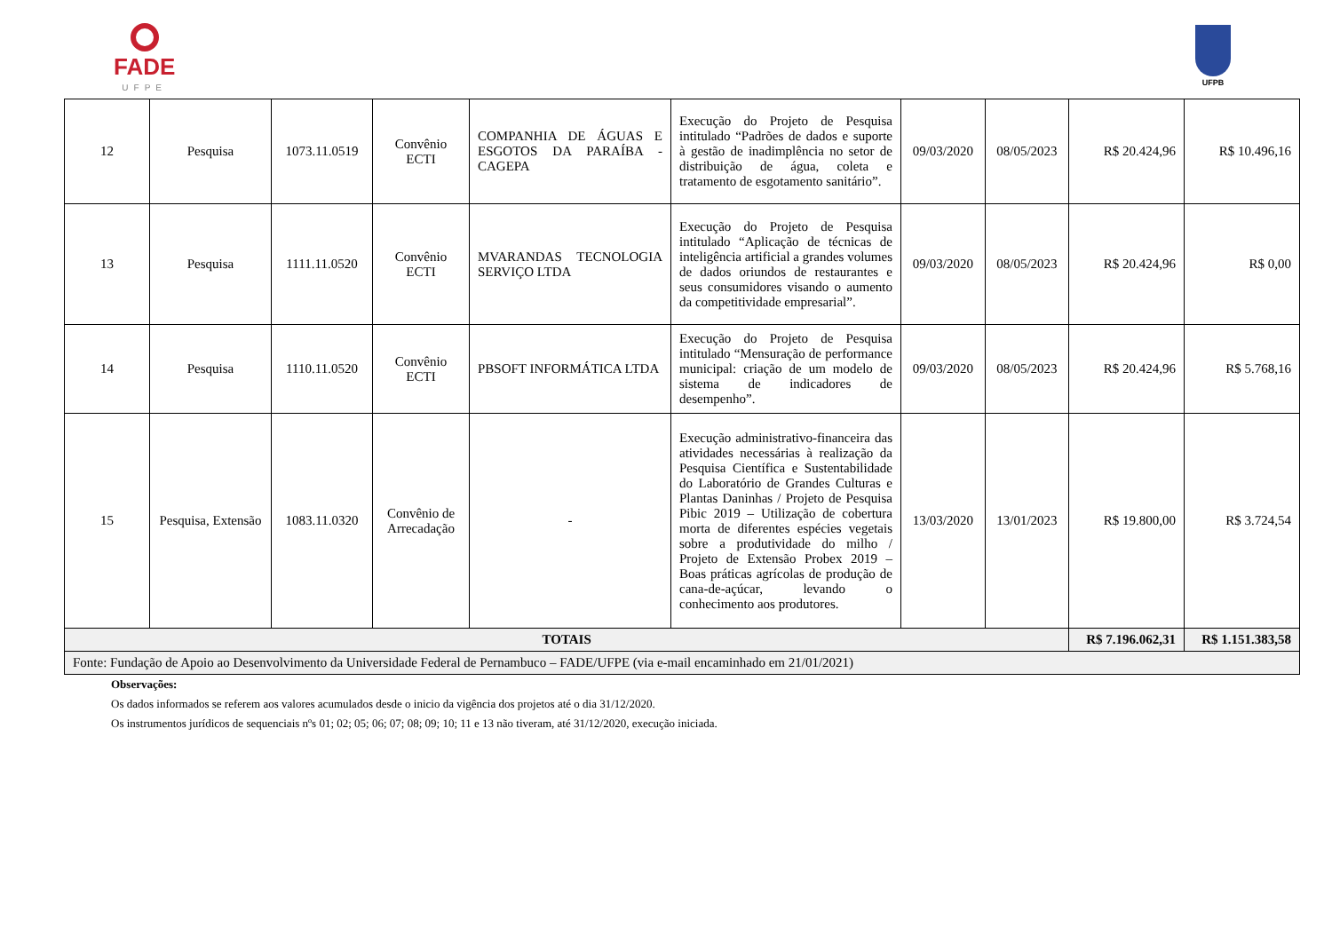FADE
UFPE
UFPB
| 12 | Pesquisa | 1073.11.0519 | Convênio ECTI | COMPANHIA DE ÁGUAS E ESGOTOS DA PARAÍBA - CAGEPA | Execução do Projeto de Pesquisa intitulado “Padrões de dados e suporte à gestão de inadimplência no setor de distribuição de água, coleta e tratamento de esgotamento sanitário”. | 09/03/2020 | 08/05/2023 | R$ 20.424,96 | R$ 10.496,16 |
| 13 | Pesquisa | 1111.11.0520 | Convênio ECTI | MVARANDAS TECNOLOGIA SERVIÇO LTDA | Execução do Projeto de Pesquisa intitulado “Aplicação de técnicas de inteligência artificial a grandes volumes de dados oriundos de restaurantes e seus consumidores visando o aumento da competitividade empresarial”. | 09/03/2020 | 08/05/2023 | R$ 20.424,96 | R$ 0,00 |
| 14 | Pesquisa | 1110.11.0520 | Convênio ECTI | PBSOFT INFORMÁTICA LTDA | Execução do Projeto de Pesquisa intitulado “Mensuração de performance municipal: criação de um modelo de sistema de indicadores de desempenho”. | 09/03/2020 | 08/05/2023 | R$ 20.424,96 | R$ 5.768,16 |
| 15 | Pesquisa, Extensão | 1083.11.0320 | Convênio de Arrecadação | - | Execução administrativo-financeira das atividades necessárias à realização da Pesquisa Científica e Sustentabilidade do Laboratório de Grandes Culturas e Plantas Daninhas / Projeto de Pesquisa Pibic 2019 – Utilização de cobertura morta de diferentes espécies vegetais sobre a produtividade do milho / Projeto de Extensão Probex 2019 – Boas práticas agrícolas de produção de cana-de-açúcar, levando o conhecimento aos produtores. | 13/03/2020 | 13/01/2023 | R$ 19.800,00 | R$ 3.724,54 |
| TOTAIS | | | | | | | | R$ 7.196.062,31 | R$ 1.151.383,58 |
| Fonte: Fundação de Apoio ao Desenvolvimento da Universidade Federal de Pernambuco – FADE/UFPE (via e-mail encaminhado em 21/01/2021) | | | | | | | | | |
Observações:
Os dados informados se referem aos valores acumulados desde o inicio da vigência dos projetos até o dia 31/12/2020.
Os instrumentos jurídicos de sequenciais nºs 01; 02; 05; 06; 07; 08; 09; 10; 11 e 13 não tiveram, até 31/12/2020, execução iniciada.